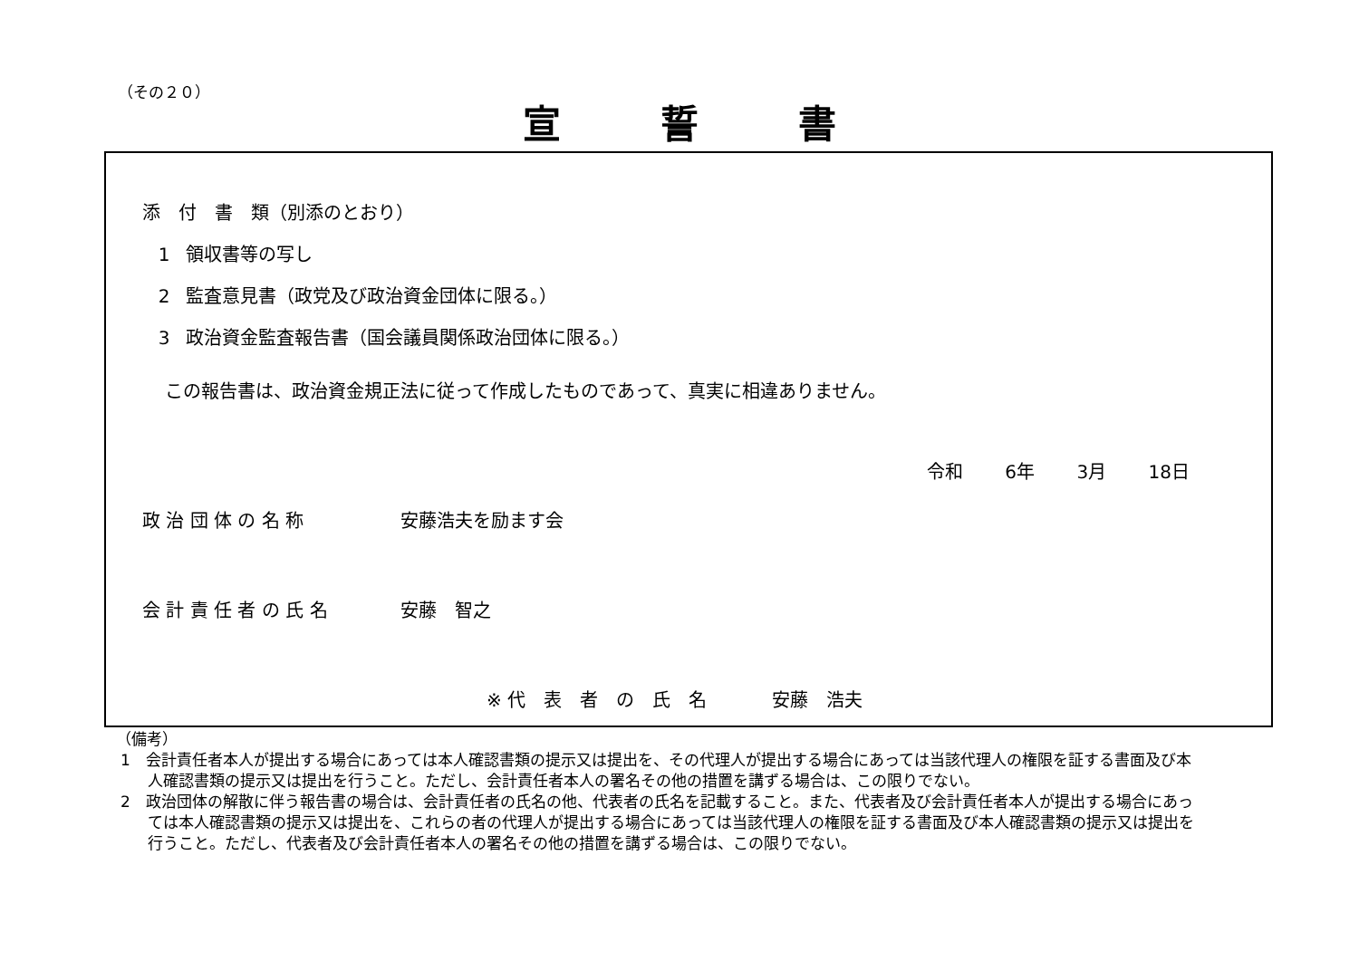（その２０）
宣誓書
添　付　書　類（別添のとおり）
1 領収書等の写し
2 監査意見書（政党及び政治資金団体に限る。）
3 政治資金監査報告書（国会議員関係政治団体に限る。）
この報告書は、政治資金規正法に従って作成したものであって、真実に相違ありません。
令和 6年 3月 18日
政 治 団 体 の 名 称 安藤浩夫を励ます会
会 計 責 任 者 の 氏 名 安藤　智之
※ 代　表　者　の　氏　名 安藤　浩夫
（備考）
1　会計責任者本人が提出する場合にあっては本人確認書類の提示又は提出を、その代理人が提出する場合にあっては当該代理人の権限を証する書面及び本人確認書類の提示又は提出を行うこと。ただし、会計責任者本人の署名その他の措置を講ずる場合は、この限りでない。
2　政治団体の解散に伴う報告書の場合は、会計責任者の氏名の他、代表者の氏名を記載すること。また、代表者及び会計責任者本人が提出する場合にあっては本人確認書類の提示又は提出を、これらの者の代理人が提出する場合にあっては当該代理人の権限を証する書面及び本人確認書類の提示又は提出を行うこと。ただし、代表者及び会計責任者本人の署名その他の措置を講ずる場合は、この限りでない。